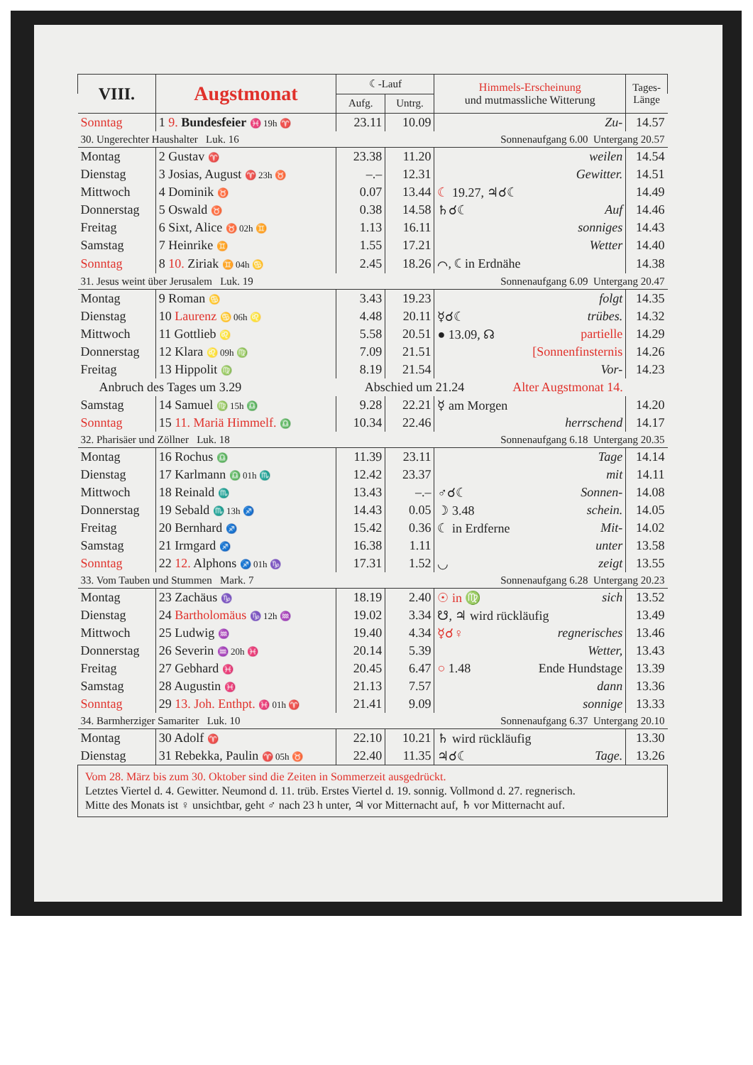| VIII. | Augstmonat | ☾-Lauf | | Himmels-Erscheinung und mutmassliche Witterung | Tages- Länge |
| --- | --- | --- | --- | --- | --- |
| | | Aufg. | Untrg. | | |
| Sonntag | 1 9. Bundesfeier ♓ 19h ♈ | 23.11 | 10.09 | Zu- | 14.57 |
| 30. Ungerechter Haushalter Luk. 16 | | | Sonnenaufgang 6.00 Untergang 20.57 | | |
| Montag | 2 Gustav ♈ | 23.38 | 11.20 | weilen | 14.54 |
| Dienstag | 3 Josias, August ♈ 23h ♉ | –.– | 12.31 | Gewitter. | 14.51 |
| Mittwoch | 4 Dominik ♉ | 0.07 | 13.44 | ☾ 19.27, ♃☌☾ | 14.49 |
| Donnerstag | 5 Oswald ♉ | 0.38 | 14.58 | ♄☌☾ Auf | 14.46 |
| Freitag | 6 Sixt, Alice ♉ 02h ♊ | 1.13 | 16.11 | sonniges | 14.43 |
| Samstag | 7 Heinrike ♊ | 1.55 | 17.21 | Wetter | 14.40 |
| Sonntag | 8 10. Ziriak ♊ 04h ♋ | 2.45 | 18.26 | ⌒, ☾ in Erdnähe | 14.38 |
| 31. Jesus weint über Jerusalem Luk. 19 | | | Sonnenaufgang 6.09 Untergang 20.47 | | |
| Montag | 9 Roman ♋ | 3.43 | 19.23 | folgt | 14.35 |
| Dienstag | 10 Laurenz ♋ 06h ♌ | 4.48 | 20.11 | ☿☌☾ trübes. | 14.32 |
| Mittwoch | 11 Gottlieb ♌ | 5.58 | 20.51 | ● 13.09, ☊ partielle | 14.29 |
| Donnerstag | 12 Klara ♌ 09h ♍ | 7.09 | 21.51 | [Sonnenfinsternis | 14.26 |
| Freitag | 13 Hippolit ♍ | 8.19 | 21.54 | Vor- | 14.23 |
| Anbruch des Tages um 3.29 | | Abschied um 21.24 Alter Augstmonat 14. | | | |
| Samstag | 14 Samuel ♍ 15h ♎ | 9.28 | 22.21 | ☿ am Morgen | 14.20 |
| Sonntag | 15 11. Mariä Himmelf. ♎ | 10.34 | 22.46 | herrschend | 14.17 |
| 32. Pharisäer und Zöllner Luk. 18 | | | Sonnenaufgang 6.18 Untergang 20.35 | | |
| Montag | 16 Rochus ♎ | 11.39 | 23.11 | Tage | 14.14 |
| Dienstag | 17 Karlmann ♎ 01h ♏ | 12.42 | 23.37 | mit | 14.11 |
| Mittwoch | 18 Reinald ♏ | 13.43 | –.– | ♂☌☾ Sonnen- | 14.08 |
| Donnerstag | 19 Sebald ♏ 13h ♐ | 14.43 | 0.05 | ☽ 3.48 schein. | 14.05 |
| Freitag | 20 Bernhard ♐ | 15.42 | 0.36 | ☾ in Erdferne Mit- | 14.02 |
| Samstag | 21 Irmgard ♐ | 16.38 | 1.11 | unter | 13.58 |
| Sonntag | 22 12. Alphons ♐ 01h ♑ | 17.31 | 1.52 | ◡ zeigt | 13.55 |
| 33. Vom Tauben und Stummen Mark. 7 | | | Sonnenaufgang 6.28 Untergang 20.23 | | |
| Montag | 23 Zachäus ♑ | 18.19 | 2.40 | ☉ in ♍ sich | 13.52 |
| Dienstag | 24 Bartholomäus ♑ 12h ♒ | 19.02 | 3.34 | ☋, ♃ wird rückläufig | 13.49 |
| Mittwoch | 25 Ludwig ♒ | 19.40 | 4.34 | ☿☌♀ regnerisches | 13.46 |
| Donnerstag | 26 Severin ♒ 20h ♓ | 20.14 | 5.39 | Wetter, | 13.43 |
| Freitag | 27 Gebhard ♓ | 20.45 | 6.47 | ○ 1.48 Ende Hundstage | 13.39 |
| Samstag | 28 Augustin ♓ | 21.13 | 7.57 | dann | 13.36 |
| Sonntag | 29 13. Joh. Enthpt. ♓ 01h ♈ | 21.41 | 9.09 | sonnige | 13.33 |
| 34. Barmherziger Samariter Luk. 10 | | | Sonnenaufgang 6.37 Untergang 20.10 | | |
| Montag | 30 Adolf ♈ | 22.10 | 10.21 | ♄ wird rückläufig | 13.30 |
| Dienstag | 31 Rebekka, Paulin ♈ 05h ♉ | 22.40 | 11.35 | ♃☌☾ Tage. | 13.26 |
| Vom 28. März bis zum 30. Oktober sind die Zeiten in Sommerzeit ausgedrückt. Letztes Viertel d. 4. Gewitter. Neumond d. 11. trüb. Erstes Viertel d. 19. sonnig. Vollmond d. 27. regnerisch. Mitte des Monats ist ♀ unsichtbar, geht ♂ nach 23 h unter, ♃ vor Mitternacht auf, ♄ vor Mitternacht auf. | | | | | |